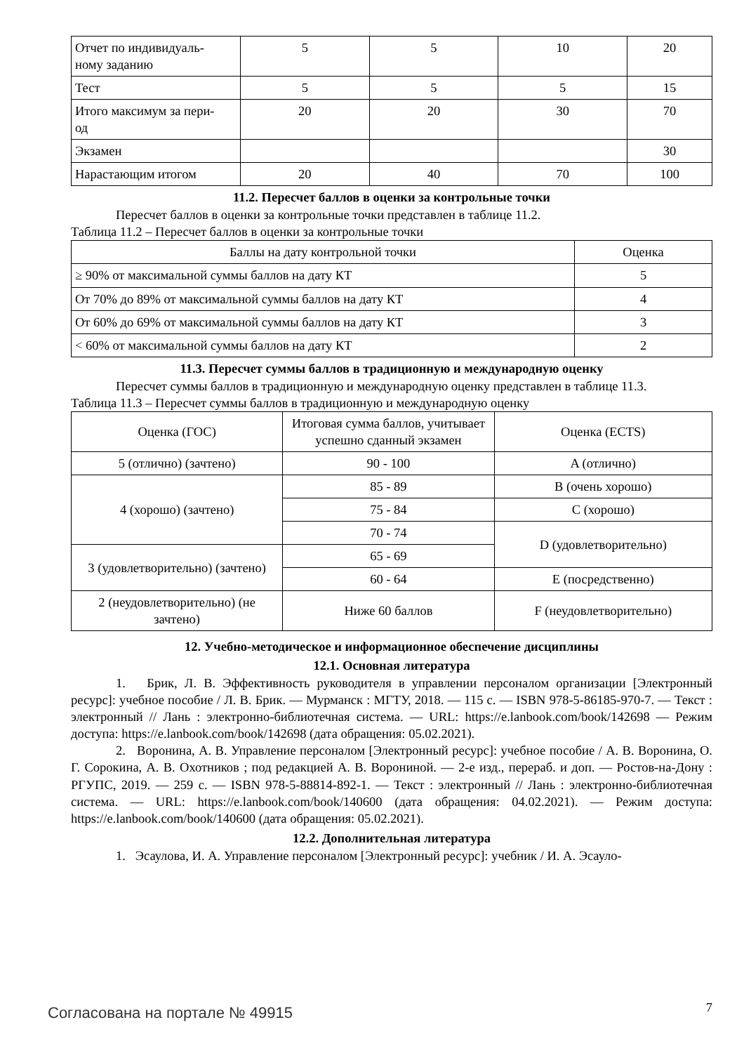| Отчет по индивидуаль- ному заданию | 5 | 5 | 10 | 20 |
| Тест | 5 | 5 | 5 | 15 |
| Итого максимум за пери- од | 20 | 20 | 30 | 70 |
| Экзамен | | | | 30 |
| Нарастающим итогом | 20 | 40 | 70 | 100 |
11.2. Пересчет баллов в оценки за контрольные точки
Пересчет баллов в оценки за контрольные точки представлен в таблице 11.2.
Таблица 11.2 – Пересчет баллов в оценки за контрольные точки
| Баллы на дату контрольной точки | Оценка |
| --- | --- |
| ≥ 90% от максимальной суммы баллов на дату КТ | 5 |
| От 70% до 89% от максимальной суммы баллов на дату КТ | 4 |
| От 60% до 69% от максимальной суммы баллов на дату КТ | 3 |
| < 60% от максимальной суммы баллов на дату КТ | 2 |
11.3. Пересчет суммы баллов в традиционную и международную оценку
Пересчет суммы баллов в традиционную и международную оценку представлен в таблице 11.3.
Таблица 11.3 – Пересчет суммы баллов в традиционную и международную оценку
| Оценка (ГОС) | Итоговая сумма баллов, учитывает успешно сданный экзамен | Оценка (ECTS) |
| 5 (отлично) (зачтено) | 90 - 100 | A (отлично) |
| 4 (хорошо) (зачтено) | 85 - 89 | B (очень хорошо) |
| | 75 - 84 | C (хорошо) |
| | 70 - 74 | D (удовлетворительно) |
| 3 (удовлетворительно) (зачтено) | 65 - 69 | |
| | 60 - 64 | E (посредственно) |
| 2 (неудовлетворительно) (не зачтено) | Ниже 60 баллов | F (неудовлетворительно) |
12. Учебно-методическое и информационное обеспечение дисциплины
12.1. Основная литература
1. Брик, Л. В. Эффективность руководителя в управлении персоналом организации [Электронный ресурс]: учебное пособие / Л. В. Брик. — Мурманск : МГТУ, 2018. — 115 с. — ISBN 978-5-86185-970-7. — Текст : электронный // Лань : электронно-библиотечная система. — URL: https://e.lanbook.com/book/142698 — Режим доступа: https://e.lanbook.com/book/142698 (дата обращения: 05.02.2021).
2. Воронина, А. В. Управление персоналом [Электронный ресурс]: учебное пособие / А. В. Воронина, О. Г. Сорокина, А. В. Охотников ; под редакцией А. В. Ворониной. — 2-е изд., перераб. и доп. — Ростов-на-Дону : РГУПС, 2019. — 259 с. — ISBN 978-5-88814-892-1. — Текст : электронный // Лань : электронно-библиотечная система. — URL: https://e.lanbook.com/book/140600 (дата обращения: 04.02.2021). — Режим доступа: https://e.lanbook.com/book/140600 (дата обращения: 05.02.2021).
12.2. Дополнительная литература
1. Эсаулова, И. А. Управление персоналом [Электронный ресурс]: учебник / И. А. Эсауло-
Согласована на портале № 49915 7